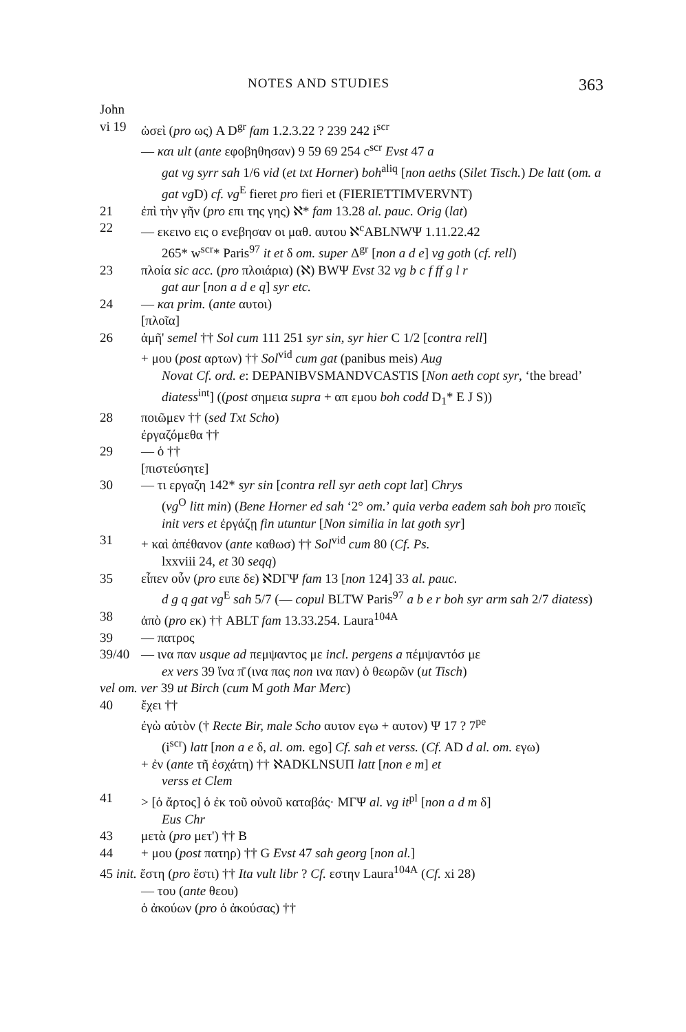NOTES AND STUDIES 363
John
vi 19 ὡσεὶ (pro ως) A D<sup>gr</sup> fam 1.2.3.22 ? 239 242 i<sup>scr</sup>
— και ult (ante εφοβηθησαν) 9 59 69 254 c<sup>scr</sup> Evst 47 a
gat vg syrr sah 1/6 vid (et txt Horner) boh<sup>aliq</sup> [non aeths (Silet Tisch.) De latt (om. a gat vg D) cf. vg<sup>E</sup> fieret pro fieri et (FIERIETTIMVERVNT)
21 ἐπὶ τὴν γῆν (pro επι της γης) ℵ* fam 13.28 al. pauc. Orig (lat)
22 — εκεινο εις ο ενεβησαν οι μαθ. αυτου ℵ<sup>c</sup>ABLNWΨ 1.11.22.42
265* w<sup>scr</sup>* Paris<sup>97</sup> it et δ om. super Δ<sup>gr</sup> [non a d e] vg goth (cf. rell)
23 πλοία sic acc. (pro πλοιάρια) (ℵ) BWΨ Evst 32 vg b c f ff g l r
gat aur [non a d e q] syr etc.
24 — και prim. (ante αυτοι)
[πλοῖα]
26 ἀμῆ' semel †† Sol cum 111 251 syr sin, syr hier C 1/2 [contra rell]
+ μου (post αρτων) †† Sol<sup>vid</sup> cum gat (panibus meis) Aug
Novat Cf. ord. e: DEPANIBVSMANDVCASTIS [Non aeth copt syr, ‘the bread’ diatess<sup>int</sup>] ((post σημεια supra + απ εμου boh codd D<sub>1</sub>* E J S))
28 ποιῶμεν †† (sed Txt Scho)
ἐργαζόμεθα ††
29 — ὁ ††
[πιστεύσητε]
30 — τι εργαζη 142* syr sin [contra rell syr aeth copt lat] Chrys
(vg<sup>O</sup> litt min) (Bene Horner ed sah ‘2° om.’ quia verba eadem sah boh pro ποιεῖς init vers et ἐργάζῃ fin utuntur [Non similia in lat goth syr]
31 + καὶ ἀπέθανον (ante καθωσ) †† Sol<sup>vid</sup> cum 80 (Cf. Ps.
lxxviii 24, et 30 seqq)
35 εἶπεν οὖν (pro ειπε δε) ℵDΓΨ fam 13 [non 124] 33 al. pauc.
d g q gat vg<sup>E</sup> sah 5/7 (— copul BLTW Paris<sup>97</sup> a b e r boh syr arm sah 2/7 diatess)
38 ἀπὸ (pro εκ) †† ABLT fam 13.33.254. Laura<sup>104A</sup>
39 — πατρος
39/40 — ινα παν usque ad πεμψαντος με incl. pergens a πέμψαντόσ με
ex vers 39 ἵνα π̄ (ινα πας non ινα παν) ὁ θεωρῶν (ut Tisch)
vel om. ver 39 ut Birch (cum M goth Mar Merc)
40 ἔχει ††
ἐγὼ αὐτὸν († Recte Bir, male Scho αυτον εγω + αυτον) Ψ 17 ? 7<sup>pe</sup>
(i<sup>scr</sup>) latt [non a e δ, al. om. ego] Cf. sah et verss. (Cf. AD d al. om. εγω)
+ ἐν (ante τῆ ἐσχάτη) †† ℵADKLNSUΠ latt [non e m] et
verss et Clem
41 > [ὁ ἄρτος] ὁ ἐκ τοῦ οὐνοῦ καταβάς· MΓΨ al. vg it<sup>pl</sup> [non a d m δ]
Eus Chr
43 μετὰ (pro μετ') †† B
44 + μου (post πατηρ) †† G Evst 47 sah georg [non al.]
45 init. ἔστη (pro ἔστι) †† Ita vult libr ? Cf. εστην Laura<sup>104A</sup> (Cf. xi 28)
— του (ante θεου)
ὁ ἀκούων (pro ὁ ἀκούσας) ††